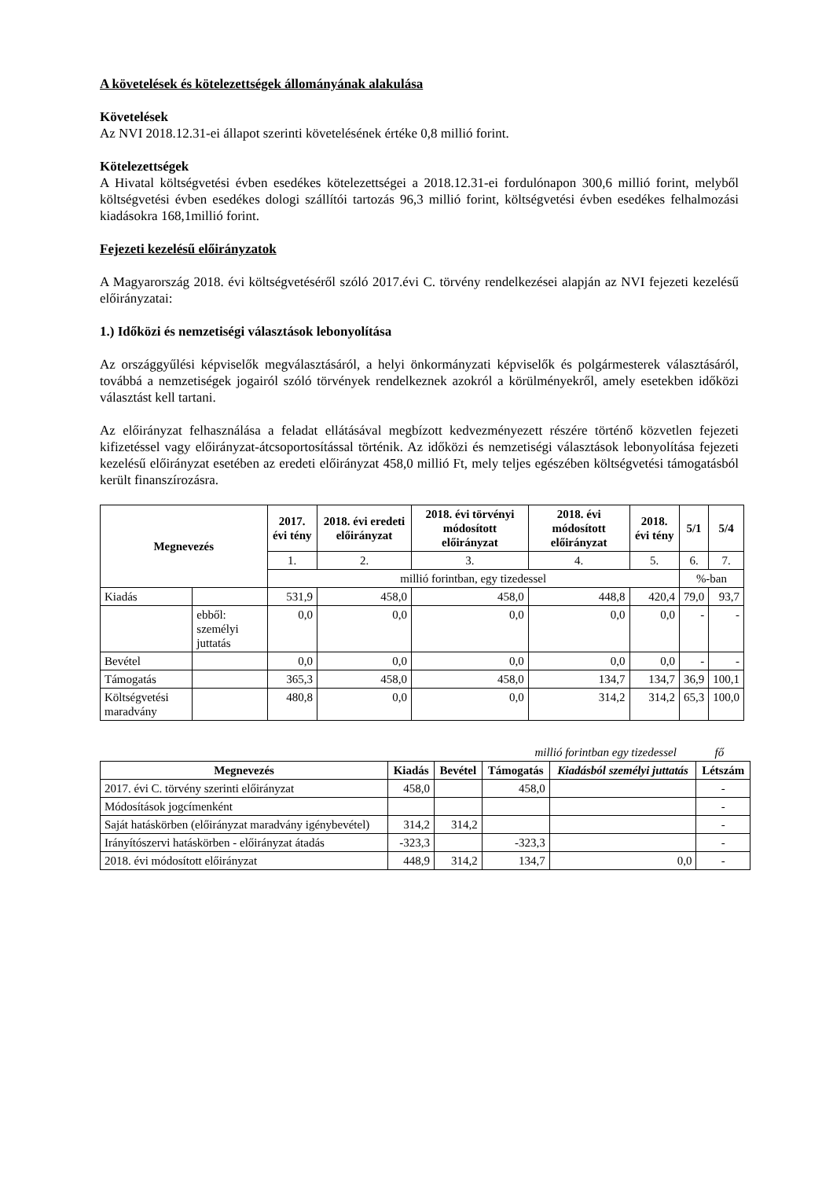A követelések és kötelezettségek állományának alakulása
Követelések
Az NVI 2018.12.31-ei állapot szerinti követelésének értéke 0,8 millió forint.
Kötelezettségek
A Hivatal költségvetési évben esedékes kötelezettségei a 2018.12.31-ei fordulónapon 300,6 millió forint, melyből költségvetési évben esedékes dologi szállítói tartozás 96,3 millió forint, költségvetési évben esedékes felhalmozási kiadásokra 168,1millió forint.
Fejezeti kezelésű előirányzatok
A Magyarország 2018. évi költségvetéséről szóló 2017.évi C. törvény rendelkezései alapján az NVI fejezeti kezelésű előirányzatai:
1.) Időközi és nemzetiségi választások lebonyolítása
Az országgyűlési képviselők megválasztásáról, a helyi önkormányzati képviselők és polgármesterek választásáról, továbbá a nemzetiségek jogairól szóló törvények rendelkeznek azokról a körülményekről, amely esetekben időközi választást kell tartani.
Az előirányzat felhasználása a feladat ellátásával megbízott kedvezményezett részére történő közvetlen fejezeti kifizetéssel vagy előirányzat-átcsoportosítással történik. Az időközi és nemzetiségi választások lebonyolítása fejezeti kezelésű előirányzat esetében az eredeti előirányzat 458,0 millió Ft, mely teljes egészében költségvetési támogatásból került finanszírozásra.
| Megnevezés | | 2017. évi tény | 2018. évi eredeti előirányzat | 2018. évi törvényi módosított előirányzat | 2018. évi módosított előirányzat | 2018. évi tény | 5/1 | 5/4 |
| --- | --- | --- | --- | --- | --- | --- | --- | --- |
| | | 1. | 2. | 3. | 4. | 5. | 6. | 7. |
| | | millió forintban, egy tizedessel | | | | | %-ban | |
| Kiadás | | 531,9 | 458,0 | 458,0 | 448,8 | 420,4 | 79,0 | 93,7 |
| | ebből: személyi juttatás | 0,0 | 0,0 | 0,0 | 0,0 | 0,0 | - | - |
| Bevétel | | 0,0 | 0,0 | 0,0 | 0,0 | 0,0 | - | - |
| Támogatás | | 365,3 | 458,0 | 458,0 | 134,7 | 134,7 | 36,9 | 100,1 |
| Költségvetési maradvány | | 480,8 | 0,0 | 0,0 | 314,2 | 314,2 | 65,3 | 100,0 |
millió forintban egy tizedessel fő
| Megnevezés | Kiadás | Bevétel | Támogatás | Kiadásból személyi juttatás | Létszám |
| --- | --- | --- | --- | --- | --- |
| 2017. évi C. törvény szerinti előirányzat | 458,0 | | 458,0 | | - |
| Módosítások jogcímenként | | | | | - |
| Saját hatáskörben (előirányzat maradvány igénybevétel) | 314,2 | 314,2 | | | - |
| Irányítószervi hatáskörben - előirányzat átadás | -323,3 | | -323,3 | | - |
| 2018. évi módosított előirányzat | 448,9 | 314,2 | 134,7 | 0,0 | - |